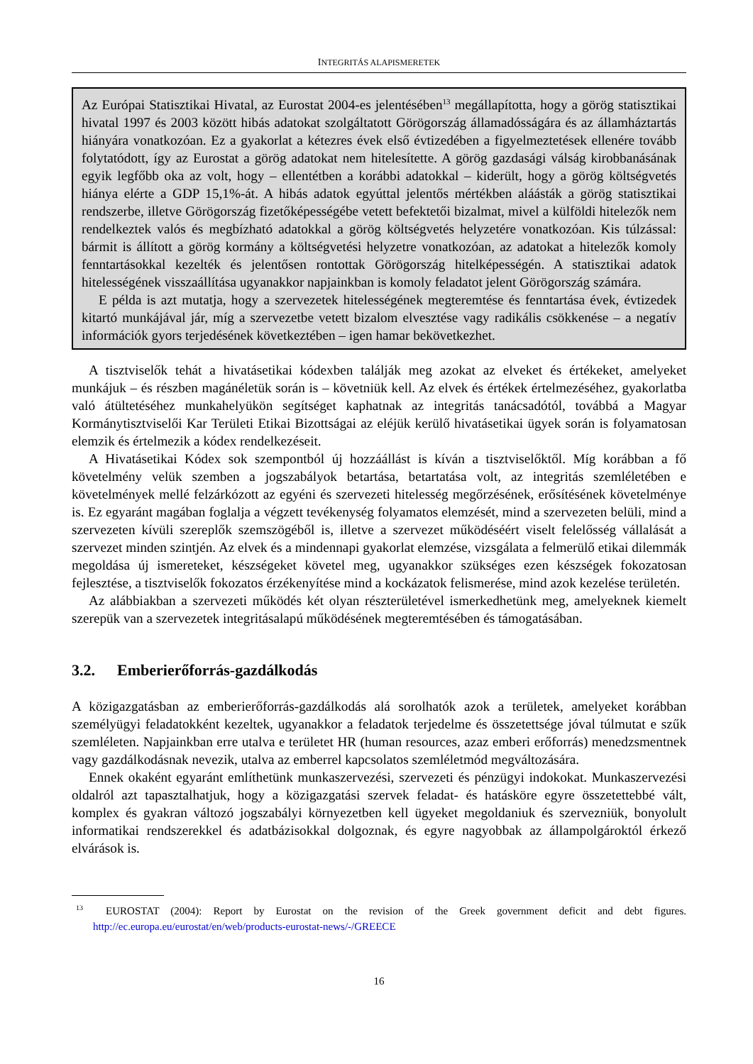INTEGRITÁS ALAPISMERETEK
Az Európai Statisztikai Hivatal, az Eurostat 2004-es jelentésében<sup>13</sup> megállapította, hogy a görög statisztikai hivatal 1997 és 2003 között hibás adatokat szolgáltatott Görögország államadósságára és az államháztartás hiányára vonatkozóan. Ez a gyakorlat a kétezres évek első évtizedében a figyelmeztetések ellenére tovább folytatódott, így az Eurostat a görög adatokat nem hitelesítette. A görög gazdasági válság kirobbanásának egyik legfőbb oka az volt, hogy – ellentétben a korábbi adatokkal – kiderült, hogy a görög költségvetés hiánya elérte a GDP 15,1%-át. A hibás adatok egyúttal jelentős mértékben aláásták a görög statisztikai rendszerbe, illetve Görögország fizetőképességébe vetett befektetői bizalmat, mivel a külföldi hitelezők nem rendelkeztek valós és megbízható adatokkal a görög költségvetés helyzetére vonatkozóan. Kis túlzással: bármit is állított a görög kormány a költségvetési helyzetre vonatkozóan, az adatokat a hitelezők komoly fenntartásokkal kezelték és jelentősen rontottak Görögország hitelképességén. A statisztikai adatok hitelességének visszaállítása ugyanakkor napjainkban is komoly feladatot jelent Görögország számára.
E példa is azt mutatja, hogy a szervezetek hitelességének megteremtése és fenntartása évek, évtizedek kitartó munkájával jár, míg a szervezetbe vetett bizalom elvesztése vagy radikális csökkenése – a negatív információk gyors terjedésének következtében – igen hamar bekövetkezhet.
A tisztviselők tehát a hivatásetikai kódexben találják meg azokat az elveket és értékeket, amelyeket munkájuk – és részben magánéletük során is – követniük kell. Az elvek és értékek értelmezéséhez, gyakorlatba való átültetéséhez munkahelyükön segítséget kaphatnak az integritás tanácsadótól, továbbá a Magyar Kormánytisztviselői Kar Területi Etikai Bizottságai az eléjük kerülő hivatásetikai ügyek során is folyamatosan elemzik és értelmezik a kódex rendelkezéseit.
A Hivatásetikai Kódex sok szempontból új hozzáállást is kíván a tisztviselőktől. Míg korábban a fő követelmény velük szemben a jogszabályok betartása, betartatása volt, az integritás szemléletében e követelmények mellé felzárkózott az egyéni és szervezeti hitelesség megőrzésének, erősítésének követelménye is. Ez egyaránt magában foglalja a végzett tevékenység folyamatos elemzését, mind a szervezeten belüli, mind a szervezeten kívüli szereplők szemszögéből is, illetve a szervezet működéséért viselt felelősség vállalását a szervezet minden szintjén. Az elvek és a mindennapi gyakorlat elemzése, vizsgálata a felmerülő etikai dilemmák megoldása új ismereteket, készségeket követel meg, ugyanakkor szükséges ezen készségek fokozatosan fejlesztése, a tisztviselők fokozatos érzékenyítése mind a kockázatok felismerése, mind azok kezelése területén.
Az alábbiakban a szervezeti működés két olyan részterületével ismerkedhetünk meg, amelyeknek kiemelt szerepük van a szervezetek integritásalapú működésének megteremtésében és támogatásában.
3.2. Emberierőforrás-gazdálkodás
A közigazgatásban az emberierőforrás-gazdálkodás alá sorolhatók azok a területek, amelyeket korábban személyügyi feladatokként kezeltek, ugyanakkor a feladatok terjedelme és összetettsége jóval túlmutat e szűk szemléleten. Napjainkban erre utalva e területet HR (human resources, azaz emberi erőforrás) menedzsmentnek vagy gazdálkodásnak nevezik, utalva az emberrel kapcsolatos szemléletmód megváltozására.
Ennek okaként egyaránt említhetünk munkaszervezési, szervezeti és pénzügyi indokokat. Munkaszervezési oldalról azt tapasztalhatjuk, hogy a közigazgatási szervek feladat- és hatásköre egyre összetettebbé vált, komplex és gyakran változó jogszabályi környezetben kell ügyeket megoldaniuk és szervezniük, bonyolult informatikai rendszerekkel és adatbázisokkal dolgoznak, és egyre nagyobbak az állampolgároktól érkező elvárások is.
<sup>13</sup> EUROSTAT (2004): Report by Eurostat on the revision of the Greek government deficit and debt figures. http://ec.europa.eu/eurostat/en/web/products-eurostat-news/-/GREECE
16